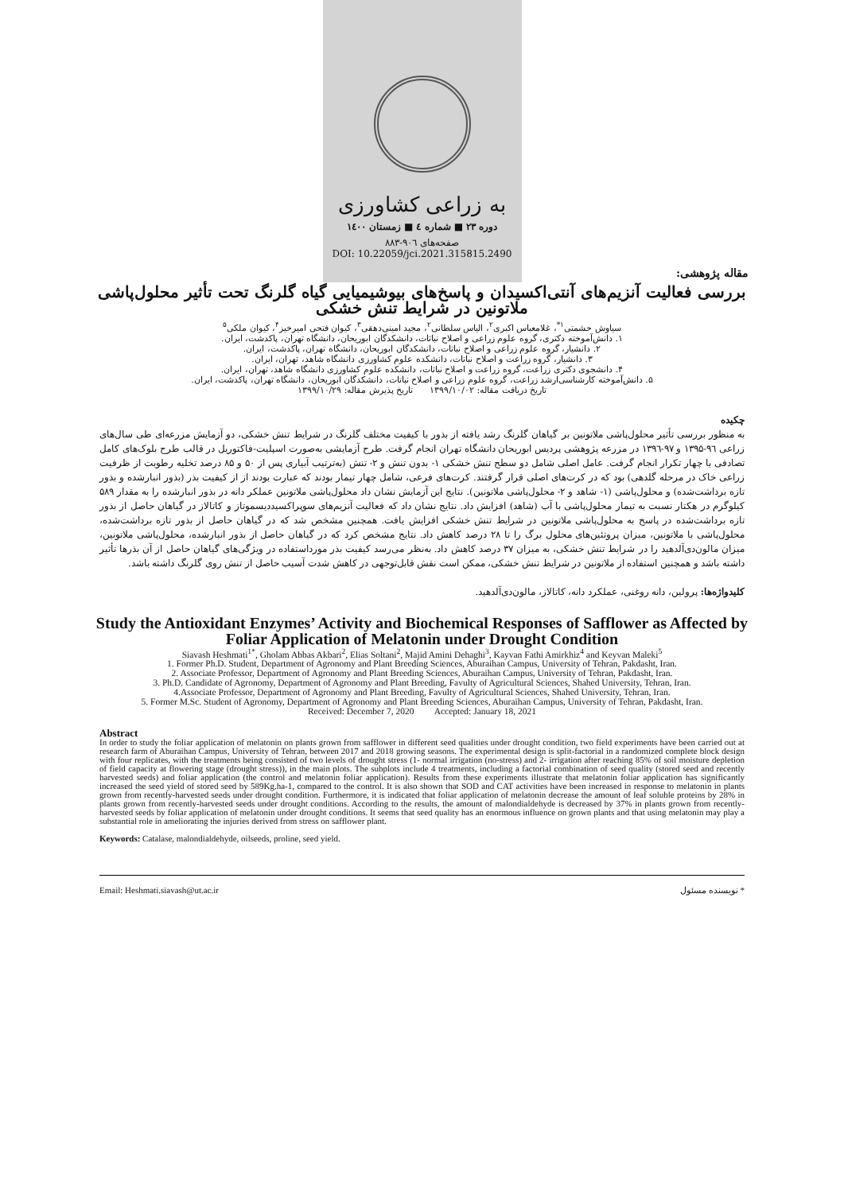به زراعی کشاورزی
دوره ۲۳ ■ شماره ٤ ■ زمستان ۱٤۰۰
صفحه‌های ۹۰٦-۸۸۳
DOI: 10.22059/jci.2021.315815.2490
مقاله پژوهشی:
بررسی فعالیت آنزیم‌های آنتی‌اکسیدان و پاسخ‌های بیوشیمیایی گیاه گلرنگ تحت تأثیر محلول‌پاشی ملاتونین در شرایط تنش خشکی
سیاوش حشمتی<sup>۱*</sup>، غلامعباس اکبری<sup>۲</sup>، الیاس سلطانی<sup>۲</sup>، مجید امینی‌دهقی<sup>۳</sup>، کیوان فتحی امیرخیز<sup>۴</sup>، کیوان ملکی<sup>۵</sup>
۱. دانش‌آموخته دکتری، گروه علوم زراعی و اصلاح نباتات، دانشکدگان ابوریحان، دانشگاه تهران، پاکدشت، ایران.
۲. دانشیار، گروه علوم زراعی و اصلاح نباتات، دانشکدگان ابوریحان، دانشگاه تهران، پاکدشت، ایران.
۳. دانشیار، گروه زراعت و اصلاح نباتات، دانشکده علوم کشاورزی دانشگاه شاهد، تهران، ایران.
۴. دانشجوی دکتری زراعت، گروه زراعت و اصلاح نباتات، دانشکده علوم کشاورزی دانشگاه شاهد، تهران، ایران.
۵. دانش‌آموخته کارشناسی‌ارشد زراعت، گروه علوم زراعی و اصلاح نباتات، دانشکدگان ابوریحان، دانشگاه تهران، پاکدشت، ایران.
تاریخ دریافت مقاله: ۱۳۹۹/۱۰/۰۲ تاریخ پذیرش مقاله: ۱۳۹۹/۱۰/۲۹
چکیده
به منظور بررسی تأثیر محلول‌پاشی ملاتونین بر گیاهان گلرنگ رشد یافته از بذور با کیفیت مختلف گلرنگ در شرایط تنش خشکی، دو آزمایش مزرعه‌ای طی سال‌های زراعی ۹٦-۱۳۹۵ و ۹۷-۱۳۹٦ در مزرعه پژوهشی پردیس ابوریحان دانشگاه تهران انجام گرفت. طرح آزمایشی به‌صورت اسپلیت-فاکتوریل در قالب طرح بلوک‌های کامل تصادفی با چهار تکرار انجام گرفت. عامل اصلی شامل دو سطح تنش خشکی ۱- بدون تنش و ۲- تنش (به‌ترتیب آبیاری پس از ۵۰ و ۸۵ درصد تخلیه رطوبت از ظرفیت زراعی خاک در مرحله گلدهی) بود که در کرت‌های اصلی قرار گرفتند. کرت‌های فرعی، شامل چهار تیمار بودند که عبارت بودند از از کیفیت بذر (بذور انبارشده و بذور تازه برداشت‌شده) و محلول‌پاشی (۱- شاهد و ۲- محلول‌پاشی ملاتونین). نتایج این آزمایش نشان داد محلول‌پاشی ملاتونین عملکر دانه در بذور انبارشده را به مقدار ۵۸۹ کیلوگرم در هکتار نسبت به تیمار محلول‌پاشی با آب (شاهد) افزایش داد. نتایج نشان داد که فعالیت آنزیم‌های سوپراکسیددیسموتاز و کاتالاز در گیاهان حاصل از بذور تازه برداشت‌شده در پاسخ به محلول‌پاشی ملاتونین در شرایط تنش خشکی افزایش یافت. همچنین مشخص شد که در گیاهان حاصل از بذور تازه برداشت‌شده، محلول‌پاشی با ملاتونین، میزان پروتئین‌های محلول برگ را تا ۲۸ درصد کاهش داد. نتایج مشخص کرد که در گیاهان حاصل از بذور انبارشده، محلول‌پاشی ملاتونین، میزان مالون‌دی‌آلدهید را در شرایط تنش خشکی، به میزان ۳۷ درصد کاهش داد. به‌نظر می‌رسد کیفیت بذر مورداستفاده در ویژگی‌های گیاهان حاصل از آن بذرها تأثیر داشته باشد و همچنین استفاده از ملاتونین در شرایط تنش خشکی، ممکن است نقش قابل‌توجهی در کاهش شدت آسیب حاصل از تنش روی گلرنگ داشته باشد.
کلیدواژه‌ها: پرولین، دانه روغنی، عملکرد دانه، کاتالاز، مالون‌دی‌آلدهید.
Study the Antioxidant Enzymes’ Activity and Biochemical Responses of Safflower as Affected by Foliar Application of Melatonin under Drought Condition
Siavash Heshmati<sup>1*</sup>, Gholam Abbas Akbari<sup>2</sup>, Elias Soltani<sup>2</sup>, Majid Amini Dehaghi<sup>3</sup>, Kayvan Fathi Amirkhiz<sup>4</sup> and Keyvan Maleki<sup>5</sup>
1. Former Ph.D. Student, Department of Agronomy and Plant Breeding Sciences, Aburaihan Campus, University of Tehran, Pakdasht, Iran.
2. Associate Professor, Department of Agronomy and Plant Breeding Sciences, Aburaihan Campus, University of Tehran, Pakdasht, Iran.
3. Ph.D. Candidate of Agronomy, Department of Agronomy and Plant Breeding, Favulty of Agricultural Sciences, Shahed University, Tehran, Iran.
4.Associate Professor, Department of Agronomy and Plant Breeding, Favulty of Agricultural Sciences, Shahed University, Tehran, Iran.
5. Former M.Sc. Student of Agronomy, Department of Agronomy and Plant Breeding Sciences, Aburaihan Campus, University of Tehran, Pakdasht, Iran.
Received: December 7, 2020 Accepted: January 18, 2021
Abstract
In order to study the foliar application of melatonin on plants grown from safflower in different seed qualities under drought condition, two field experiments have been carried out at research farm of Aburaihan Campus, University of Tehran, between 2017 and 2018 growing seasons. The experimental design is split-factorial in a randomized complete block design with four replicates, with the treatments being consisted of two levels of drought stress (1- normal irrigation (no-stress) and 2- irrigation after reaching 85% of soil moisture depletion of field capacity at flowering stage (drought stress)), in the main plots. The subplots include 4 treatments, including a factorial combination of seed quality (stored seed and recently harvested seeds) and foliar application (the control and melatonin foliar application). Results from these experiments illustrate that melatonin foliar application has significantly increased the seed yield of stored seed by 589Kg.ha-1, compared to the control. It is also shown that SOD and CAT activities have been increased in response to melatonin in plants grown from recently-harvested seeds under drought condition. Furthermore, it is indicated that foliar application of melatonin decrease the amount of leaf soluble proteins by 28% in plants grown from recently-harvested seeds under drought conditions. According to the results, the amount of malondialdehyde is decreased by 37% in plants grown from recently-harvested seeds by foliar application of melatonin under drought conditions. It seems that seed quality has an enormous influence on grown plants and that using melatonin may play a substantial role in ameliorating the injuries derived from stress on safflower plant.
Keywords: Catalase, malondialdehyde, oilseeds, proline, seed yield.
Email: Heshmati.siavash@ut.ac.ir * نویسنده مسئول